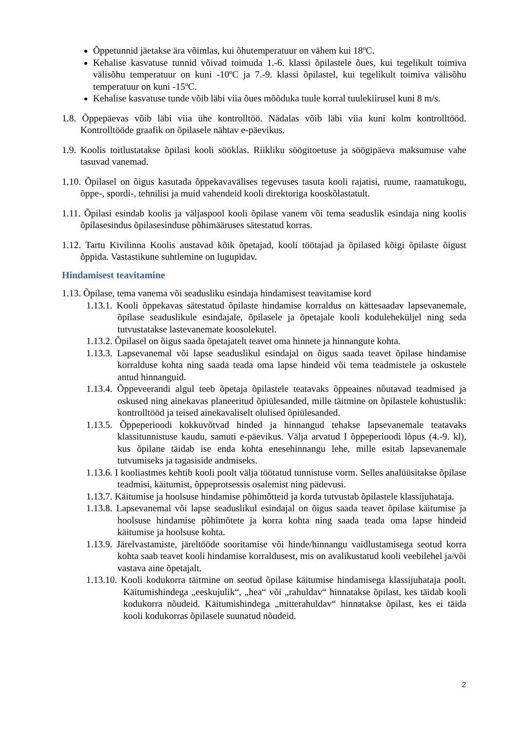Õppetunnid jäetakse ära võimlas, kui õhutemperatuur on vähem kui 18ºC.
Kehalise kasvatuse tunnid võivad toimuda 1.-6. klassi õpilastele õues, kui tegelikult toimiva välisõhu temperatuur on kuni -10ºC ja 7.-9. klassi õpilastel, kui tegelikult toimiva välisõhu temperatuur on kuni -15ºC.
Kehalise kasvatuse tunde võib läbi viia õues mõõduka tuule korral tuulekiirusel kuni 8 m/s.
1.8. Õppepäevas võib läbi viia ühe kontrolltöö. Nädalas võib läbi viia kuni kolm kontrolltööd. Kontrolltööde graafik on õpilasele nähtav e-päevikus.
1.9. Koolis toitlustatakse õpilasi kooli sööklas. Riikliku söögitoetuse ja söögipäeva maksumuse vahe tasuvad vanemad.
1.10. Õpilasel on õigus kasutada õppekavavälises tegevuses tasuta kooli rajatisi, ruume, raamatukogu, õppe-, spordi-, tehnilisi ja muid vahendeid kooli direktoriga kooskõlastatult.
1.11. Õpilasi esindab koolis ja väljaspool kooli õpilase vanem või tema seaduslik esindaja ning koolis õpilasesindus õpilasesinduse põhimääruses sätestatud korras.
1.12. Tartu Kivilinna Koolis austavad kõik õpetajad, kooli töötajad ja õpilased kõigi õpilaste õigust õppida. Vastastikune suhtlemine on lugupidav.
Hindamisest teavitamine
1.13. Õpilase, tema vanema või seadusliku esindaja hindamisest teavitamise kord
1.13.1. Kooli õppekavas sätestatud õpilaste hindamise korraldus on kättesaadav lapsevanemale, õpilase seaduslikule esindajale, õpilasele ja õpetajale kooli koduleheküljel ning seda tutvustatakse lastevanemate koosolekutel.
1.13.2. Õpilasel on õigus saada õpetajatelt teavet oma hinnete ja hinnangute kohta.
1.13.3. Lapsevanemal või lapse seaduslikul esindajal on õigus saada teavet õpilase hindamise korralduse kohta ning saada teada oma lapse hindeid või tema teadmistele ja oskustele antud hinnanguid.
1.13.4. Õppeveerandi algul teeb õpetaja õpilastele teatavaks õppeaines nõutavad teadmised ja oskused ning ainekavas planeeritud õpiülesanded, mille täitmine on õpilastele kohustuslik: kontrolltööd ja teised ainekavaliselt olulised õpiülesanded.
1.13.5. Õppeperioodi kokkuvõtvad hinded ja hinnangud tehakse lapsevanemale teatavaks klassitunnistuse kaudu, samuti e-päevikus. Välja arvatud I õppeperioodi lõpus (4.-9. kl), kus õpilane täidab ise enda kohta enesehinnangu lehe, mille esitab lapsevanemale tutvumiseks ja tagasiside andmiseks.
1.13.6. I kooliastmes kehtib kooli poolt välja töötatud tunnistuse vorm. Selles analüüsitakse õpilase teadmisi, käitumist, õppeprotsessis osalemist ning pädevusi.
1.13.7. Käitumise ja hoolsuse hindamise põhimõtteid ja korda tutvustab õpilastele klassijuhataja.
1.13.8. Lapsevanemal või lapse seaduslikul esindajal on õigus saada teavet õpilase käitumise ja hoolsuse hindamise põhimõtete ja korra kohta ning saada teada oma lapse hindeid käitumise ja hoolsuse kohta.
1.13.9. Järelvastamiste, järeltööde sooritamise või hinde/hinnangu vaidlustamisega seotud korra kohta saab teavet kooli hindamise korraldusest, mis on avalikustatud kooli veebilehel ja/või vastava aine õpetajalt.
1.13.10. Kooli kodukorra täitmine on seotud õpilase käitumise hindamisega klassijuhataja poolt. Käitumishindega „eeskujulik“, „hea“ või „rahuldav“ hinnatakse õpilast, kes täidab kooli kodukorra nõudeid. Käitumishindega „mitterahuldav“ hinnatakse õpilast, kes ei täida kooli kodukorras õpilasele suunatud nõudeid.
2